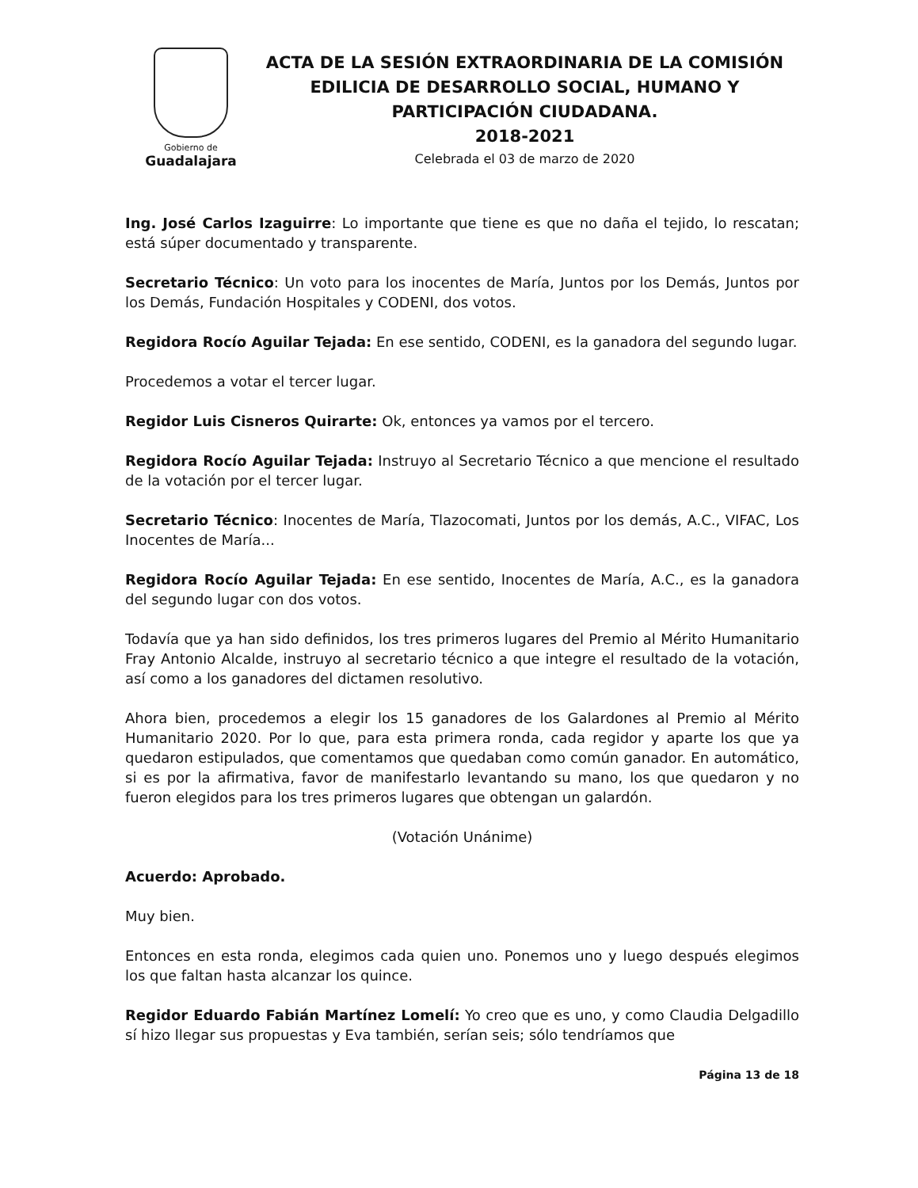Gobierno de
Guadalajara
ACTA DE LA SESIÓN EXTRAORDINARIA DE LA COMISIÓN EDILICIA DE DESARROLLO SOCIAL, HUMANO Y PARTICIPACIÓN CIUDADANA.
2018-2021
Celebrada el 03 de marzo de 2020
Ing. José Carlos Izaguirre: Lo importante que tiene es que no daña el tejido, lo rescatan; está súper documentado y transparente.
Secretario Técnico: Un voto para los inocentes de María, Juntos por los Demás, Juntos por los Demás, Fundación Hospitales y CODENI, dos votos.
Regidora Rocío Aguilar Tejada: En ese sentido, CODENI, es la ganadora del segundo lugar.
Procedemos a votar el tercer lugar.
Regidor Luis Cisneros Quirarte: Ok, entonces ya vamos por el tercero.
Regidora Rocío Aguilar Tejada: Instruyo al Secretario Técnico a que mencione el resultado de la votación por el tercer lugar.
Secretario Técnico: Inocentes de María, Tlazocomati, Juntos por los demás, A.C., VIFAC, Los Inocentes de María...
Regidora Rocío Aguilar Tejada: En ese sentido, Inocentes de María, A.C., es la ganadora del segundo lugar con dos votos.
Todavía que ya han sido definidos, los tres primeros lugares del Premio al Mérito Humanitario Fray Antonio Alcalde, instruyo al secretario técnico a que integre el resultado de la votación, así como a los ganadores del dictamen resolutivo.
Ahora bien, procedemos a elegir los 15 ganadores de los Galardones al Premio al Mérito Humanitario 2020. Por lo que, para esta primera ronda, cada regidor y aparte los que ya quedaron estipulados, que comentamos que quedaban como común ganador. En automático, si es por la afirmativa, favor de manifestarlo levantando su mano, los que quedaron y no fueron elegidos para los tres primeros lugares que obtengan un galardón.
(Votación Unánime)
Acuerdo: Aprobado.
Muy bien.
Entonces en esta ronda, elegimos cada quien uno. Ponemos uno y luego después elegimos los que faltan hasta alcanzar los quince.
Regidor Eduardo Fabián Martínez Lomelí: Yo creo que es uno, y como Claudia Delgadillo sí hizo llegar sus propuestas y Eva también, serían seis; sólo tendríamos que
Página 13 de 18